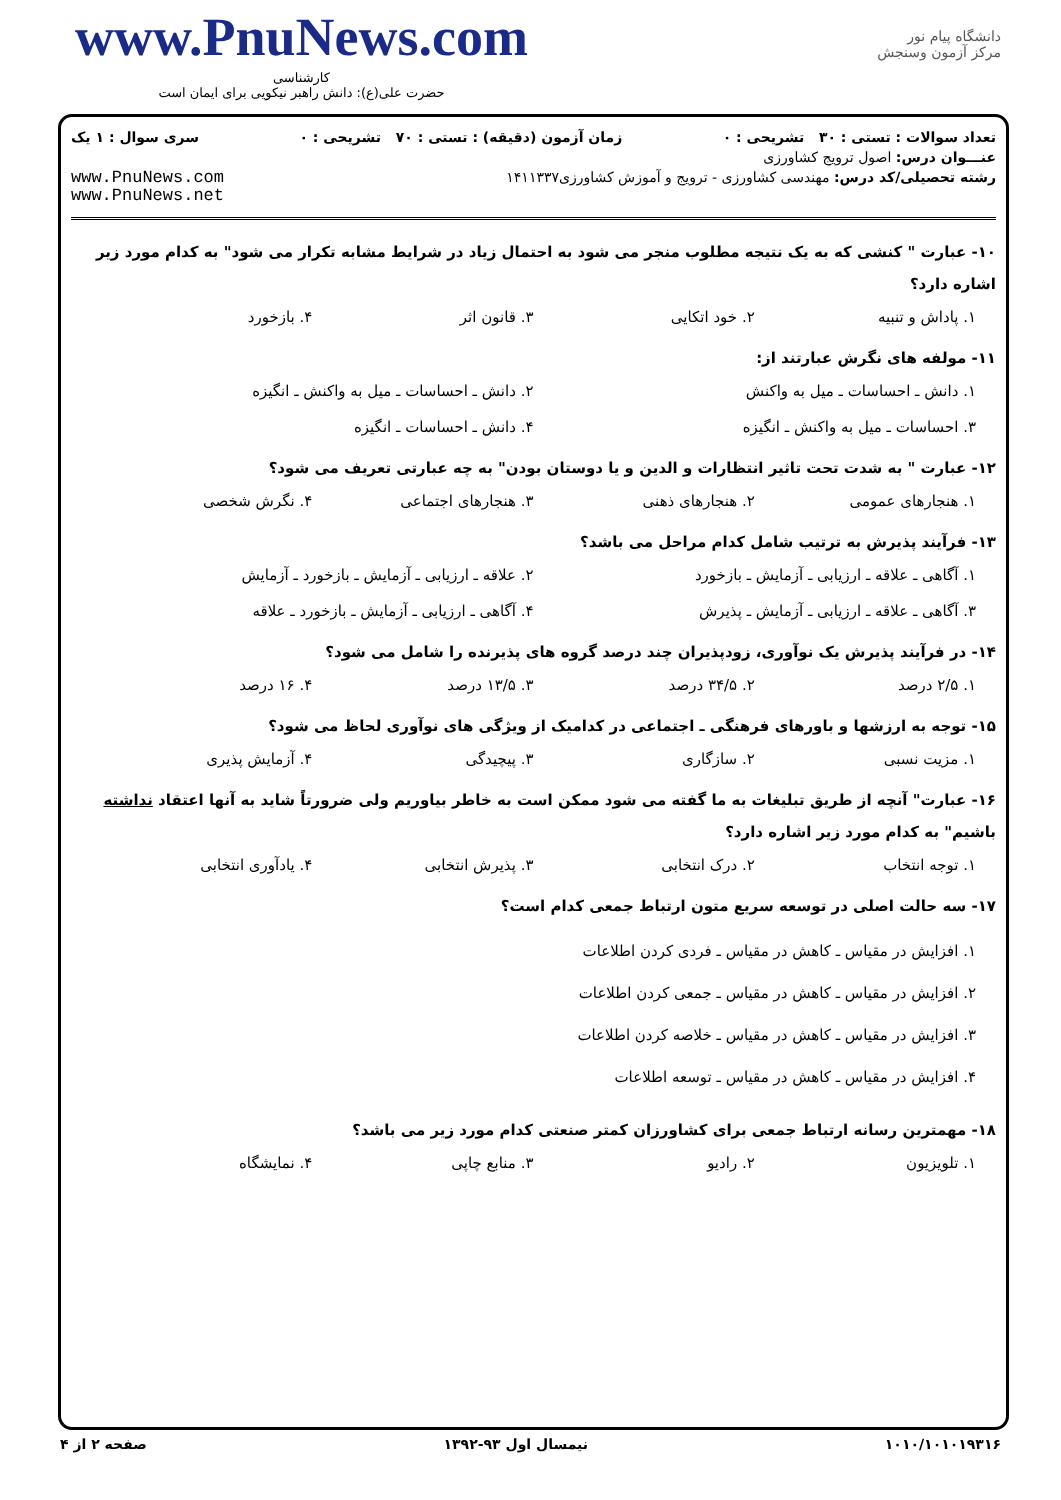www.PnuNews.com
کارشناسی
حضرت علی(ع): دانش راهبر نیکویی برای ایمان است
دانشگاه پیام نور
مرکز آزمون وسنجش
تعداد سوالات : تستی : ۳۰ تشریحی : ۰ زمان آزمون (دقیقه) : تستی : ۷۰ تشریحی : ۰ سری سوال : ۱ یک
عنـــوان درس: اصول ترویج کشاورزی
رشته تحصیلی/کد درس: مهندسی کشاورزی - ترویج و آموزش کشاورزی۱۴۱۱۳۳۷ www.PnuNews.com
www.PnuNews.net
۱۰- عبارت " کنشی که به یک نتیجه مطلوب منجر می شود به احتمال زیاد در شرایط مشابه تکرار می شود" به کدام مورد زیر اشاره دارد؟
۱. پاداش و تنبیه ۲. خود اتکایی ۳. قانون اثر ۴. بازخورد
۱۱- مولفه های نگرش عبارتند از:
۱. دانش ـ احساسات ـ میل به واکنش ۲. دانش ـ احساسات ـ میل به واکنش ـ انگیزه ۳. احساسات ـ میل به واکنش ـ انگیزه ۴. دانش ـ احساسات ـ انگیزه
۱۲- عبارت " به شدت تحت تاثیر انتظارات و الدین و یا دوستان بودن" به چه عبارتی تعریف می شود؟
۱. هنجارهای عمومی ۲. هنجارهای ذهنی ۳. هنجارهای اجتماعی ۴. نگرش شخصی
۱۳- فرآیند پذیرش به ترتیب شامل کدام مراحل می باشد؟
۱. آگاهی ـ علاقه ـ ارزیابی ـ آزمایش ـ بازخورد ۲. علاقه ـ ارزیابی ـ آزمایش ـ بازخورد ـ آزمایش ۳. آگاهی ـ علاقه ـ ارزیابی ـ آزمایش ـ پذیرش ۴. آگاهی ـ ارزیابی ـ آزمایش ـ بازخورد ـ علاقه
۱۴- در فرآیند پذیرش یک نوآوری، زودپذیران چند درصد گروه های پذیرنده را شامل می شود؟
۱. ۲/۵ درصد ۲. ۳۴/۵ درصد ۳. ۱۳/۵ درصد ۴. ۱۶ درصد
۱۵- توجه به ارزشها و باورهای فرهنگی ـ اجتماعی در کدامیک از ویژگی های نوآوری لحاظ می شود؟
۱. مزیت نسبی ۲. سازگاری ۳. پیچیدگی ۴. آزمایش پذیری
۱۶- عبارت" آنچه از طریق تبلیغات به ما گفته می شود ممکن است به خاطر بیاوریم ولی ضرورتاً شاید به آنها اعتقاد نداشته باشیم" به کدام مورد زیر اشاره دارد؟
۱. توجه انتخاب ۲. درک انتخابی ۳. پذیرش انتخابی ۴. یادآوری انتخابی
۱۷- سه حالت اصلی در توسعه سریع متون ارتباط جمعی کدام است؟
۱. افزایش در مقیاس ـ کاهش در مقیاس ـ فردی کردن اطلاعات
۲. افزایش در مقیاس ـ کاهش در مقیاس ـ جمعی کردن اطلاعات
۳. افزایش در مقیاس ـ کاهش در مقیاس ـ خلاصه کردن اطلاعات
۴. افزایش در مقیاس ـ کاهش در مقیاس ـ توسعه اطلاعات
۱۸- مهمترین رسانه ارتباط جمعی برای کشاورزان کمتر صنعتی کدام مورد زیر می باشد؟
۱. تلویزیون ۲. رادیو ۳. منابع چاپی ۴. نمایشگاه
۱۰۱۰/۱۰۱۰۱۹۳۱۶ نیمسال اول ۹۳-۱۳۹۲ صفحه ۲ از ۴